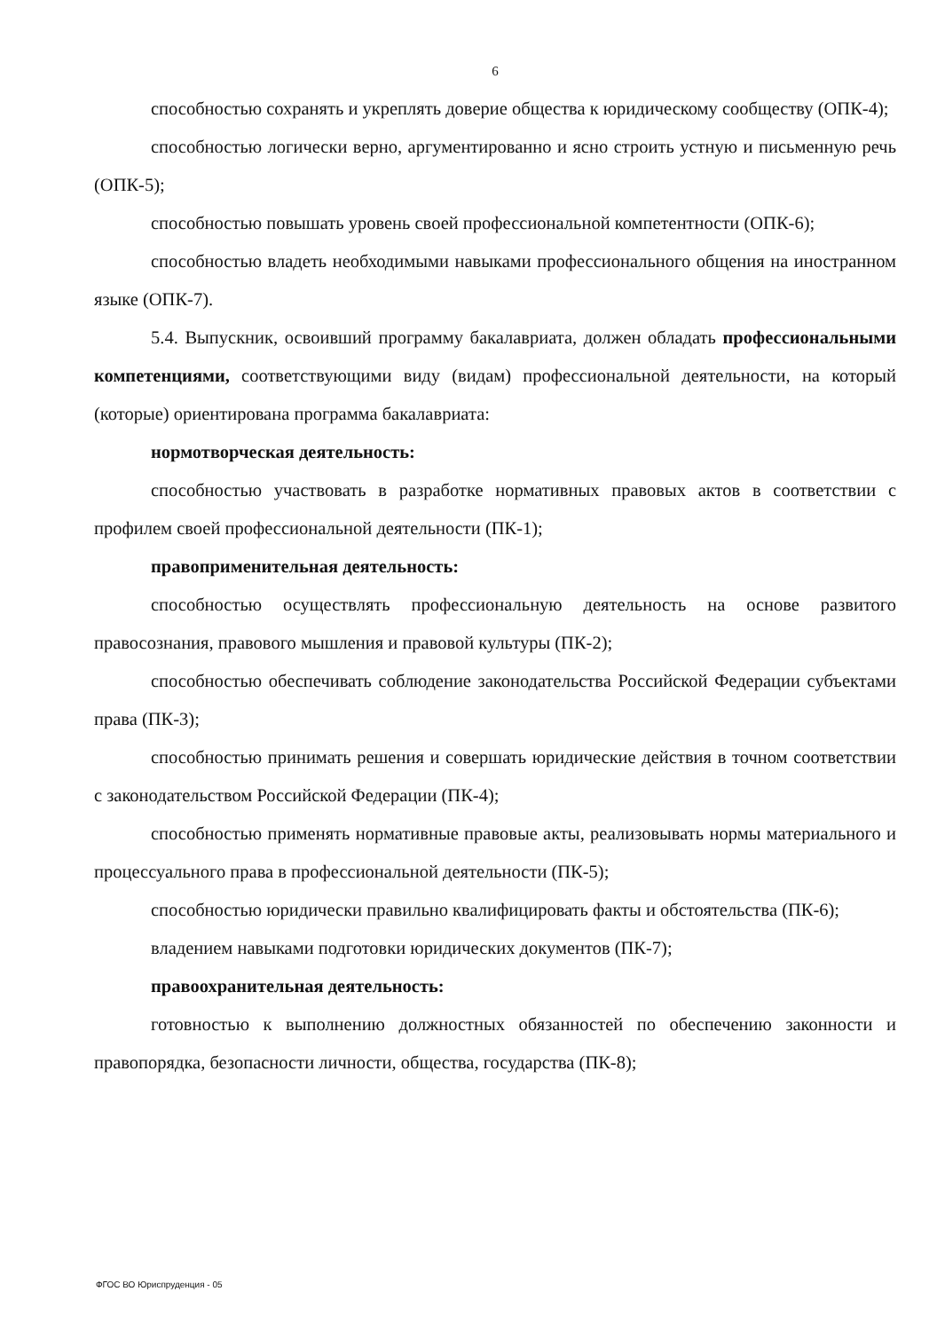6
способностью сохранять и укреплять доверие общества к юридическому сообществу (ОПК-4);
способностью логически верно, аргументированно и ясно строить устную и письменную речь (ОПК-5);
способностью повышать уровень своей профессиональной компетентности (ОПК-6);
способностью владеть необходимыми навыками профессионального общения на иностранном языке (ОПК-7).
5.4. Выпускник, освоивший программу бакалавриата, должен обладать профессиональными компетенциями, соответствующими виду (видам) профессиональной деятельности, на который (которые) ориентирована программа бакалавриата:
нормотворческая деятельность:
способностью участвовать в разработке нормативных правовых актов в соответствии с профилем своей профессиональной деятельности (ПК-1);
правоприменительная деятельность:
способностью осуществлять профессиональную деятельность на основе развитого правосознания, правового мышления и правовой культуры (ПК-2);
способностью обеспечивать соблюдение законодательства Российской Федерации субъектами права (ПК-3);
способностью принимать решения и совершать юридические действия в точном соответствии с законодательством Российской Федерации (ПК-4);
способностью применять нормативные правовые акты, реализовывать нормы материального и процессуального права в профессиональной деятельности (ПК-5);
способностью юридически правильно квалифицировать факты и обстоятельства (ПК-6);
владением навыками подготовки юридических документов (ПК-7);
правоохранительная деятельность:
готовностью к выполнению должностных обязанностей по обеспечению законности и правопорядка, безопасности личности, общества, государства (ПК-8);
ФГОС ВО Юриспруденция - 05